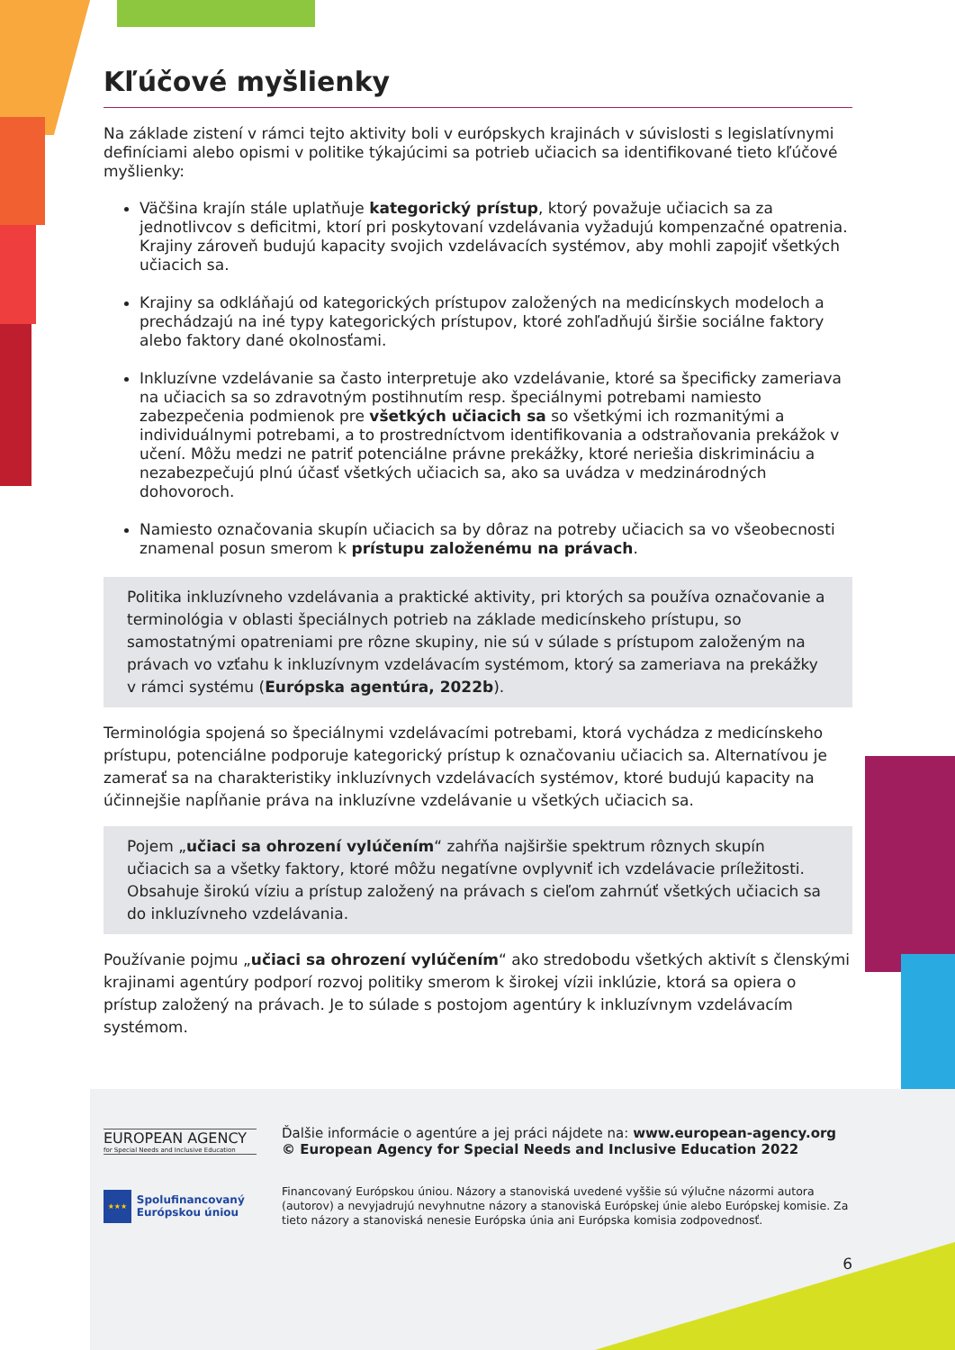Kľúčové myšlienky
Na základe zistení v rámci tejto aktivity boli v európskych krajinách v súvislosti s legislatívnymi definíciami alebo opismi v politike týkajúcimi sa potrieb učiacich sa identifikované tieto kľúčové myšlienky:
Väčšina krajín stále uplatňuje kategorický prístup, ktorý považuje učiacich sa za jednotlivcov s deficitmi, ktorí pri poskytovaní vzdelávania vyžadujú kompenzačné opatrenia. Krajiny zároveň budujú kapacity svojich vzdelávacích systémov, aby mohli zapojiť všetkých učiacich sa.
Krajiny sa odkláňajú od kategorických prístupov založených na medicínskych modeloch a prechádzajú na iné typy kategorických prístupov, ktoré zohľadňujú širšie sociálne faktory alebo faktory dané okolnosťami.
Inkluzívne vzdelávanie sa často interpretuje ako vzdelávanie, ktoré sa špecificky zameriava na učiacich sa so zdravotným postihnutím resp. špeciálnymi potrebami namiesto zabezpečenia podmienok pre všetkých učiacich sa so všetkými ich rozmanitými a individuálnymi potrebami, a to prostredníctvom identifikovania a odstraňovania prekážok v učení. Môžu medzi ne patriť potenciálne právne prekážky, ktoré neriešia diskrimináciu a nezabezpečujú plnú účasť všetkých učiacich sa, ako sa uvádza v medzinárodných dohovoroch.
Namiesto označovania skupín učiacich sa by dôraz na potreby učiacich sa vo všeobecnosti znamenal posun smerom k prístupu založenému na právach.
Politika inkluzívneho vzdelávania a praktické aktivity, pri ktorých sa používa označovanie a terminológia v oblasti špeciálnych potrieb na základe medicínskeho prístupu, so samostatnými opatreniami pre rôzne skupiny, nie sú v súlade s prístupom založeným na právach vo vzťahu k inkluzívnym vzdelávacím systémom, ktorý sa zameriava na prekážky v rámci systému (Európska agentúra, 2022b).
Terminológia spojená so špeciálnymi vzdelávacími potrebami, ktorá vychádza z medicínskeho prístupu, potenciálne podporuje kategorický prístup k označovaniu učiacich sa. Alternatívou je zamerať sa na charakteristiky inkluzívnych vzdelávacích systémov, ktoré budujú kapacity na účinnejšie napĺňanie práva na inkluzívne vzdelávanie u všetkých učiacich sa.
Pojem „učiaci sa ohrození vylúčením“ zahŕňa najširšie spektrum rôznych skupín učiacich sa a všetky faktory, ktoré môžu negatívne ovplyvniť ich vzdelávacie príležitosti. Obsahuje širokú víziu a prístup založený na právach s cieľom zahrnúť všetkých učiacich sa do inkluzívneho vzdelávania.
Používanie pojmu „učiaci sa ohrození vylúčením“ ako stredobodu všetkých aktivít s členskými krajinami agentúry podporí rozvoj politiky smerom k širokej vízii inklúzie, ktorá sa opiera o prístup založený na právach. Je to súlade s postojom agentúry k inkluzívnym vzdelávacím systémom.
EUROPEAN AGENCY
for Special Needs and Inclusive Education
Ďalšie informácie o agentúre a jej práci nájdete na: www.european-agency.org
© European Agency for Special Needs and Inclusive Education 2022
★★★
Spolufinancovaný Európskou úniou
Financovaný Európskou úniou. Názory a stanoviská uvedené vyššie sú výlučne názormi autora (autorov) a nevyjadrujú nevyhnutne názory a stanoviská Európskej únie alebo Európskej komisie. Za tieto názory a stanoviská nenesie Európska únia ani Európska komisia zodpovednosť.
6